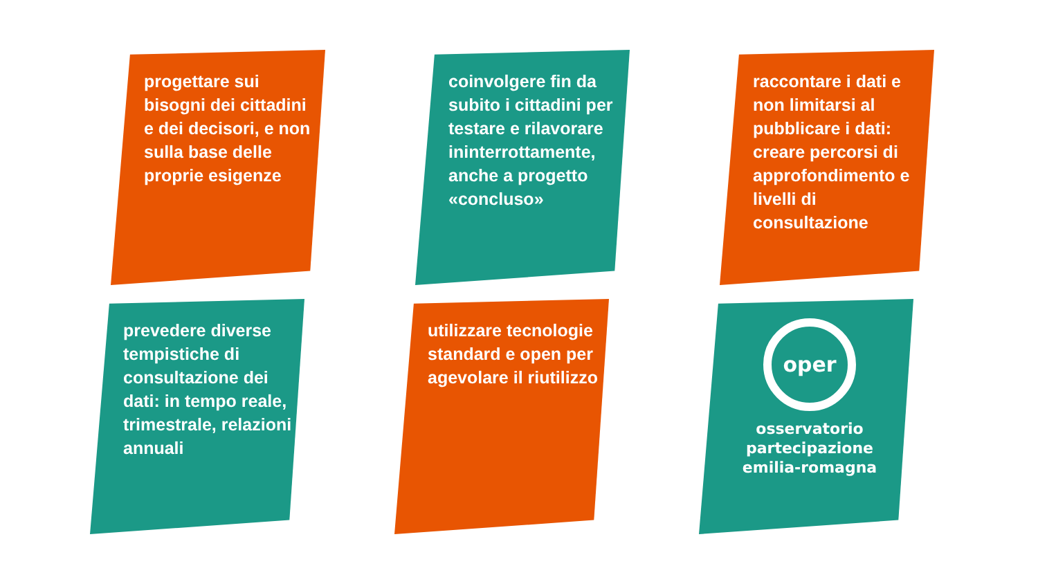progettare sui bisogni dei cittadini e dei decisori, e non sulla base delle proprie esigenze
coinvolgere fin da subito i cittadini per testare e rilavorare ininterrottamente, anche a progetto «concluso»
raccontare i dati e non limitarsi al pubblicare i dati: creare percorsi di approfondimento e livelli di consultazione
prevedere diverse tempistiche di consultazione dei dati: in tempo reale, trimestrale, relazioni annuali
utilizzare tecnologie standard e open per agevolare il riutilizzo
oper
osservatorio
partecipazione
emilia-romagna